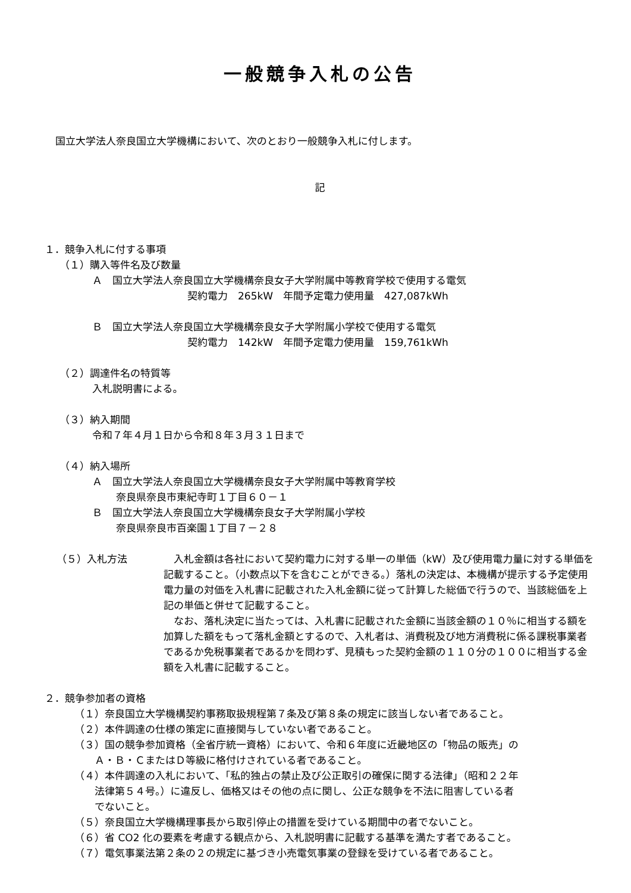一般競争入札の公告
国立大学法人奈良国立大学機構において、次のとおり一般競争入札に付します。
記
１．競争入札に付する事項
（１）購入等件名及び数量
Ａ　国立大学法人奈良国立大学機構奈良女子大学附属中等教育学校で使用する電気
契約電力　265kW　年間予定電力使用量　427,087kWh
Ｂ　国立大学法人奈良国立大学機構奈良女子大学附属小学校で使用する電気
契約電力　142kW　年間予定電力使用量　159,761kWh
（２）調達件名の特質等
入札説明書による。
（３）納入期間
令和７年４月１日から令和８年３月３１日まで
（４）納入場所
Ａ　国立大学法人奈良国立大学機構奈良女子大学附属中等教育学校
奈良県奈良市東紀寺町１丁目６０－１
Ｂ　国立大学法人奈良国立大学機構奈良女子大学附属小学校
奈良県奈良市百楽園１丁目７－２８
（５）入札方法 　入札金額は各社において契約電力に対する単一の単価（kW）及び使用電力量に対する単価を記載すること。（小数点以下を含むことができる。）落札の決定は、本機構が提示する予定使用電力量の対価を入札書に記載された入札金額に従って計算した総価で行うので、当該総価を上記の単価と併せて記載すること。
　なお、落札決定に当たっては、入札書に記載された金額に当該金額の１０％に相当する額を加算した額をもって落札金額とするので、入札者は、消費税及び地方消費税に係る課税事業者であるか免税事業者であるかを問わず、見積もった契約金額の１１０分の１００に相当する金額を入札書に記載すること。
２．競争参加者の資格
（１）奈良国立大学機構契約事務取扱規程第７条及び第８条の規定に該当しない者であること。
（２）本件調達の仕様の策定に直接関与していない者であること。
（３）国の競争参加資格（全省庁統一資格）において、令和６年度に近畿地区の「物品の販売」の
　　Ａ・Ｂ・ＣまたはＤ等級に格付けされている者であること。
（４）本件調達の入札において、「私的独占の禁止及び公正取引の確保に関する法律」（昭和２２年
　　法律第５４号。）に違反し、価格又はその他の点に関し、公正な競争を不法に阻害している者
　　でないこと。
（５）奈良国立大学機構理事長から取引停止の措置を受けている期間中の者でないこと。
（６）省 CO2 化の要素を考慮する観点から、入札説明書に記載する基準を満たす者であること。
（７）電気事業法第２条の２の規定に基づき小売電気事業の登録を受けている者であること。